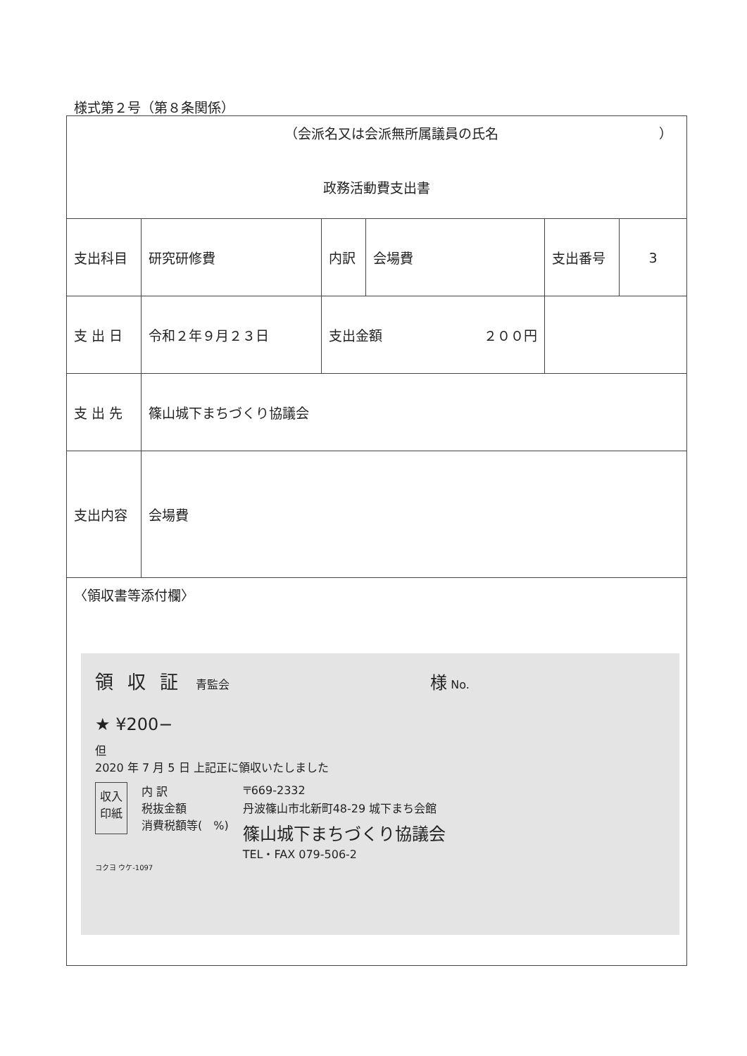様式第２号（第８条関係）
| （会派名又は会派無所属議員の氏名 ） 政務活動費支出書 | | | | | |
| 支出科目 | 研究研修費 | 内訳 | 会場費 | 支出番号 | 3 |
| 支 出 日 | 令和２年９月２３日 | 支出金額 ２００円 | | | |
| 支 出 先 | 篠山城下まちづくり協議会 | | | | |
| 支出内容 | 会場費 | | | | |
| 〈領収書等添付欄〉 領収証 青監会 様 No. ★ ¥200− 但 2020 年 7 月 5 日 上記正に領収いたしました 収入 印紙 内 訳 税抜金額 消費税額等( %) 〒669-2332 丹波篠山市北新町48-29 城下まち会館 篠山城下まちづくり協議会 TEL・FAX 079-506-2 コクヨ ウケ-1097 | | | | | |